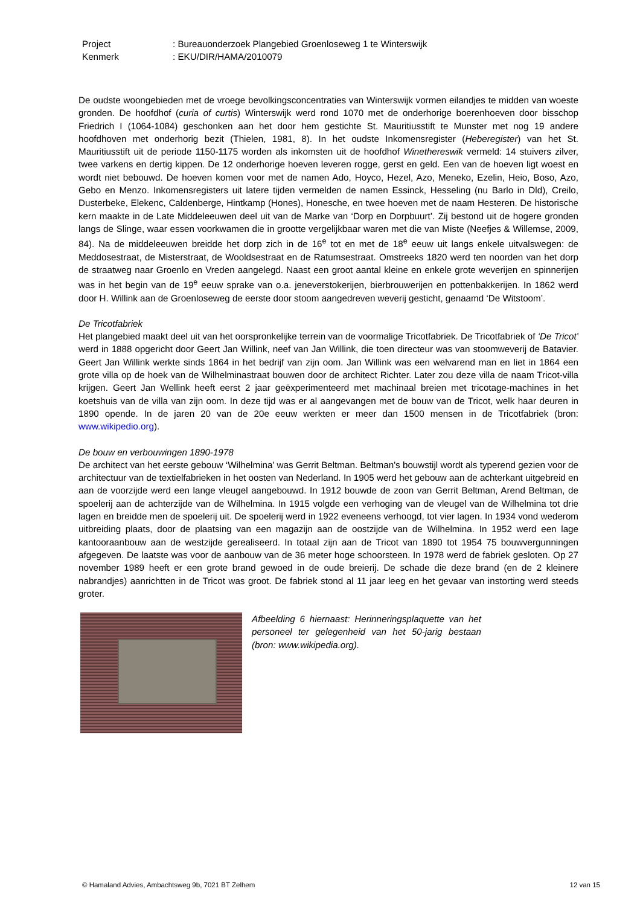Project: Bureauonderzoek Plangebied Groenloseweg 1 te Winterswijk
Kenmerk: EKU/DIR/HAMA/2010079
De oudste woongebieden met de vroege bevolkingsconcentraties van Winterswijk vormen eilandjes te midden van woeste gronden. De hoofdhof (curia of curtis) Winterswijk werd rond 1070 met de onderhorige boerenhoeven door bisschop Friedrich I (1064-1084) geschonken aan het door hem gestichte St. Mauritiusstift te Munster met nog 19 andere hoofdhoven met onderhorig bezit (Thielen, 1981, 8). In het oudste Inkomensregister (Heberegister) van het St. Mauritiusstift uit de periode 1150-1175 worden als inkomsten uit de hoofdhof Winethereswik vermeld: 14 stuivers zilver, twee varkens en dertig kippen. De 12 onderhorige hoeven leveren rogge, gerst en geld. Een van de hoeven ligt woest en wordt niet bebouwd. De hoeven komen voor met de namen Ado, Hoyco, Hezel, Azo, Meneko, Ezelin, Heio, Boso, Azo, Gebo en Menzo. Inkomensregisters uit latere tijden vermelden de namen Essinck, Hesseling (nu Barlo in Dld), Creilo, Dusterbeke, Elekenc, Caldenberge, Hintkamp (Hones), Honesche, en twee hoeven met de naam Hesteren. De historische kern maakte in de Late Middeleeuwen deel uit van de Marke van ‘Dorp en Dorpbuurt’. Zij bestond uit de hogere gronden langs de Slinge, waar essen voorkwamen die in grootte vergelijkbaar waren met die van Miste (Neefjes & Willemse, 2009, 84). Na de middeleeuwen breidde het dorp zich in de 16<sup>e</sup> tot en met de 18<sup>e</sup> eeuw uit langs enkele uitvalswegen: de Meddosestraat, de Misterstraat, de Wooldsestraat en de Ratumsestraat. Omstreeks 1820 werd ten noorden van het dorp de straatweg naar Groenlo en Vreden aangelegd. Naast een groot aantal kleine en enkele grote weverijen en spinnerijen was in het begin van de 19<sup>e</sup> eeuw sprake van o.a. jeneverstokerijen, bierbrouwerijen en pottenbakkerijen. In 1862 werd door H. Willink aan de Groenloseweg de eerste door stoom aangedreven weverij gesticht, genaamd ‘De Witstoom’.
De Tricotfabriek
Het plangebied maakt deel uit van het oorspronkelijke terrein van de voormalige Tricotfabriek. De Tricotfabriek of ‘De Tricot’ werd in 1888 opgericht door Geert Jan Willink, neef van Jan Willink, die toen directeur was van stoomweverij de Batavier. Geert Jan Willink werkte sinds 1864 in het bedrijf van zijn oom. Jan Willink was een welvarend man en liet in 1864 een grote villa op de hoek van de Wilhelminastraat bouwen door de architect Richter. Later zou deze villa de naam Tricot-villa krijgen. Geert Jan Wellink heeft eerst 2 jaar geëxperimenteerd met machinaal breien met tricotage-machines in het koetshuis van de villa van zijn oom. In deze tijd was er al aangevangen met de bouw van de Tricot, welk haar deuren in 1890 opende. In de jaren 20 van de 20e eeuw werkten er meer dan 1500 mensen in de Tricotfabriek (bron: www.wikipedio.org).
De bouw en verbouwingen 1890-1978
De architect van het eerste gebouw ‘Wilhelmina’ was Gerrit Beltman. Beltman's bouwstijl wordt als typerend gezien voor de architectuur van de textielfabrieken in het oosten van Nederland. In 1905 werd het gebouw aan de achterkant uitgebreid en aan de voorzijde werd een lange vleugel aangebouwd. In 1912 bouwde de zoon van Gerrit Beltman, Arend Beltman, de spoelerij aan de achterzijde van de Wilhelmina. In 1915 volgde een verhoging van de vleugel van de Wilhelmina tot drie lagen en breidde men de spoelerij uit. De spoelerij werd in 1922 eveneens verhoogd, tot vier lagen. In 1934 vond wederom uitbreiding plaats, door de plaatsing van een magazijn aan de oostzijde van de Wilhelmina. In 1952 werd een lage kantooraanbouw aan de westzijde gerealiseerd. In totaal zijn aan de Tricot van 1890 tot 1954 75 bouwvergunningen afgegeven. De laatste was voor de aanbouw van de 36 meter hoge schoorsteen. In 1978 werd de fabriek gesloten. Op 27 november 1989 heeft er een grote brand gewoed in de oude breierij. De schade die deze brand (en de 2 kleinere nabrandjes) aanrichtten in de Tricot was groot. De fabriek stond al 11 jaar leeg en het gevaar van instorting werd steeds groter.
Afbeelding 6 hiernaast: Herinneringsplaquette van het personeel ter gelegenheid van het 50-jarig bestaan (bron: www.wikipedia.org).
© Hamaland Advies, Ambachtsweg 9b, 7021 BT Zelhem 12 van 15